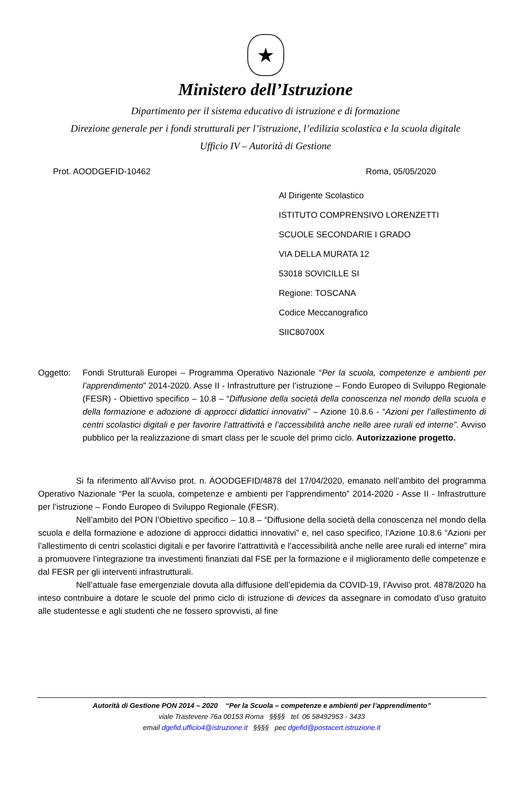★
Ministero dell’Istruzione
Dipartimento per il sistema educativo di istruzione e di formazione
Direzione generale per i fondi strutturali per l’istruzione, l’edilizia scolastica e la scuola digitale
Ufficio IV – Autorità di Gestione
Prot. AOODGEFID-10462 Roma, 05/05/2020
Al Dirigente Scolastico
ISTITUTO COMPRENSIVO LORENZETTI
SCUOLE SECONDARIE I GRADO
VIA DELLA MURATA 12
53018 SOVICILLE SI
Regione: TOSCANA
Codice Meccanografico
SIIC80700X
Oggetto: Fondi Strutturali Europei – Programma Operativo Nazionale “Per la scuola, competenze e ambienti per l’apprendimento” 2014-2020. Asse II - Infrastrutture per l’istruzione – Fondo Europeo di Sviluppo Regionale (FESR) - Obiettivo specifico – 10.8 – “Diffusione della società della conoscenza nel mondo della scuola e della formazione e adozione di approcci didattici innovativi” – Azione 10.8.6 - “Azioni per l’allestimento di centri scolastici digitali e per favorire l’attrattività e l’accessibilità anche nelle aree rurali ed interne”. Avviso pubblico per la realizzazione di smart class per le scuole del primo ciclo. Autorizzazione progetto.
Si fa riferimento all’Avviso prot. n. AOODGEFID/4878 del 17/04/2020, emanato nell’ambito del programma Operativo Nazionale “Per la scuola, competenze e ambienti per l’apprendimento” 2014-2020 - Asse II - Infrastrutture per l’istruzione – Fondo Europeo di Sviluppo Regionale (FESR).
Nell’ambito del PON l’Obiettivo specifico – 10.8 – “Diffusione della società della conoscenza nel mondo della scuola e della formazione e adozione di approcci didattici innovativi” e, nel caso specifico, l’Azione 10.8.6 “Azioni per l’allestimento di centri scolastici digitali e per favorire l’attrattività e l’accessibilità anche nelle aree rurali ed interne” mira a promuovere l’integrazione tra investimenti finanziati dal FSE per la formazione e il miglioramento delle competenze e dal FESR per gli interventi infrastrutturali.
Nell’attuale fase emergenziale dovuta alla diffusione dell’epidemia da COVID-19, l’Avviso prot. 4878/2020 ha inteso contribuire a dotare le scuole del primo ciclo di istruzione di devices da assegnare in comodato d’uso gratuito alle studentesse e agli studenti che ne fossero sprovvisti, al fine
Autorità di Gestione PON 2014 – 2020 “Per la Scuola – competenze e ambienti per l’apprendimento”
viale Trastevere 76a 00153 Roma §§§§ tel. 06 58492953 - 3433
email dgefid.ufficio4@istruzione.it §§§§ pec dgefid@postacert.istruzione.it